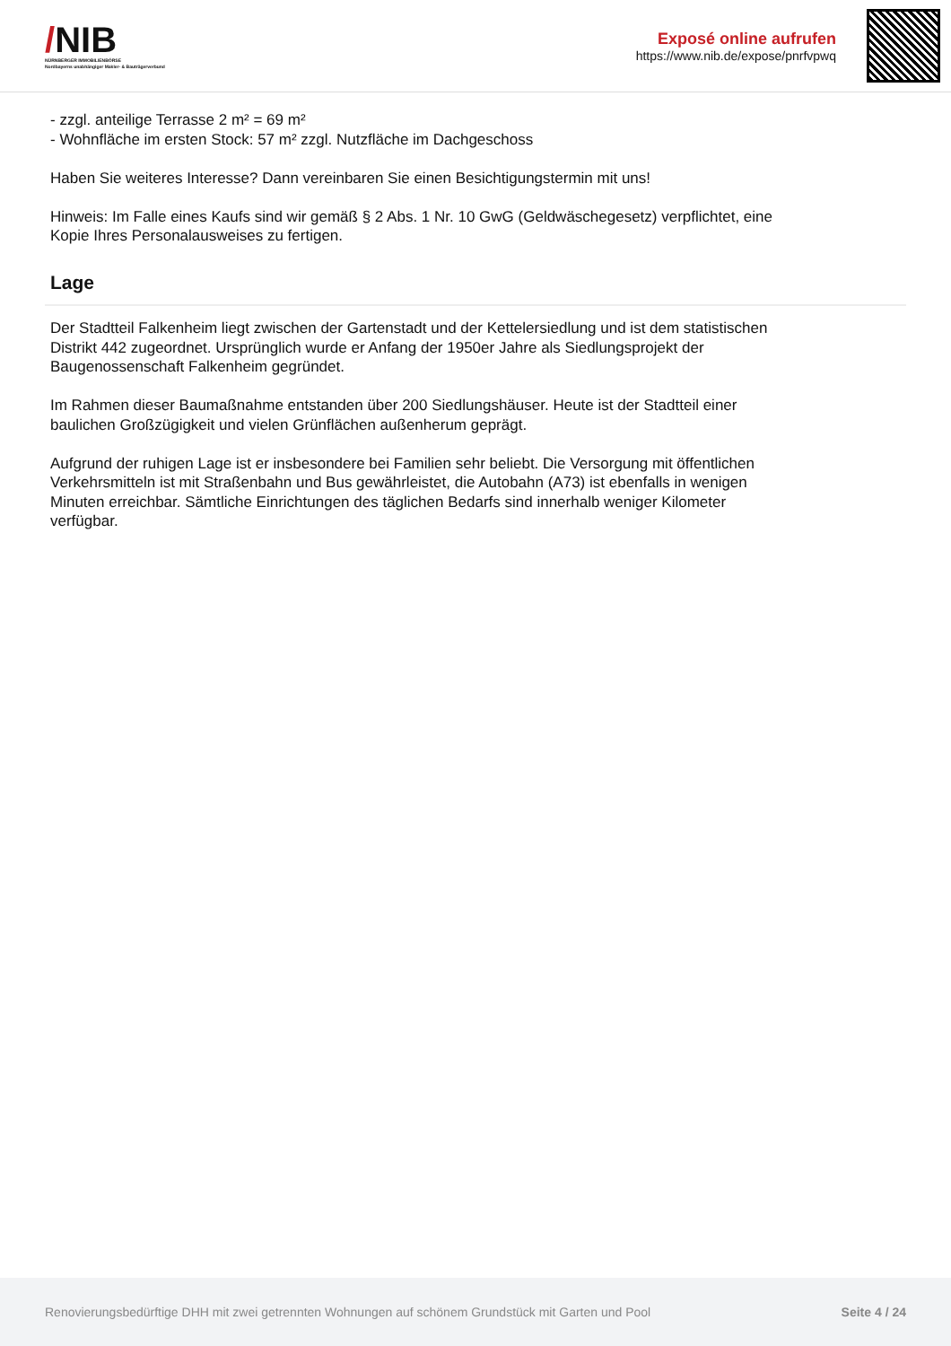/NIB
NÜRNBERGER IMMOBILIENBÖRSE
Nordbayerns unabhängiger Makler- & Bauträgerverbund
Exposé online aufrufen
https://www.nib.de/expose/pnrfvpwq
- zzgl. anteilige Terrasse 2 m² = 69 m²
- Wohnfläche im ersten Stock: 57 m² zzgl. Nutzfläche im Dachgeschoss
Haben Sie weiteres Interesse? Dann vereinbaren Sie einen Besichtigungstermin mit uns!
Hinweis: Im Falle eines Kaufs sind wir gemäß § 2 Abs. 1 Nr. 10 GwG (Geldwäschegesetz) verpflichtet, eine Kopie Ihres Personalausweises zu fertigen.
Lage
Der Stadtteil Falkenheim liegt zwischen der Gartenstadt und der Kettelersiedlung und ist dem statistischen Distrikt 442 zugeordnet. Ursprünglich wurde er Anfang der 1950er Jahre als Siedlungsprojekt der Baugenossenschaft Falkenheim gegründet.
Im Rahmen dieser Baumaßnahme entstanden über 200 Siedlungshäuser. Heute ist der Stadtteil einer baulichen Großzügigkeit und vielen Grünflächen außenherum geprägt.
Aufgrund der ruhigen Lage ist er insbesondere bei Familien sehr beliebt. Die Versorgung mit öffentlichen Verkehrsmitteln ist mit Straßenbahn und Bus gewährleistet, die Autobahn (A73) ist ebenfalls in wenigen Minuten erreichbar. Sämtliche Einrichtungen des täglichen Bedarfs sind innerhalb weniger Kilometer verfügbar.
Renovierungsbedürftige DHH mit zwei getrennten Wohnungen auf schönem Grundstück mit Garten und Pool Seite 4 / 24